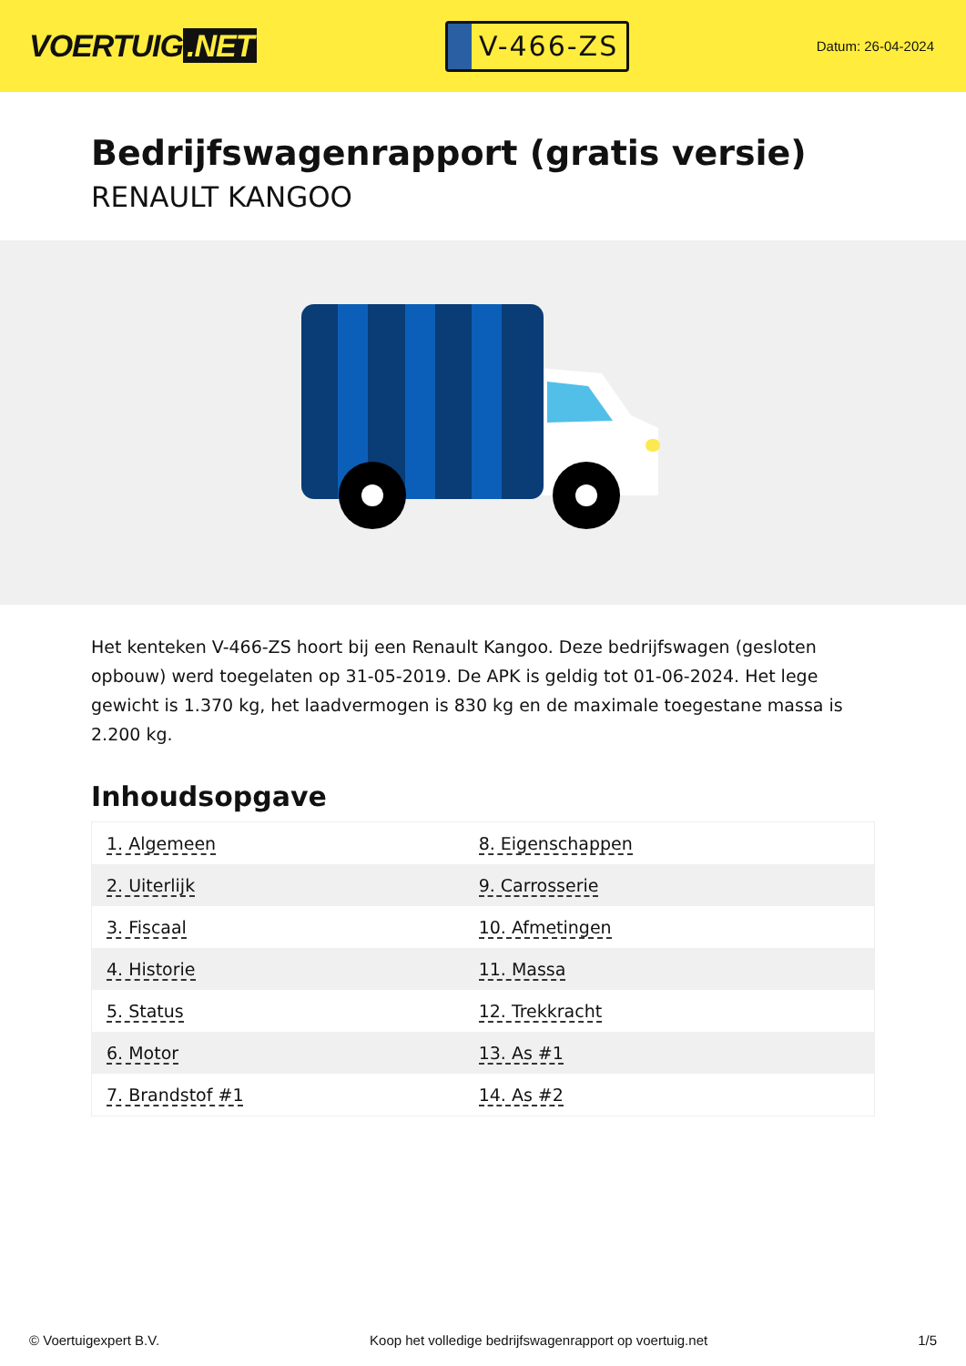VOERTUIG.NET
V-466-ZS
Datum: 26-04-2024
Bedrijfswagenrapport (gratis versie)
RENAULT KANGOO
Het kenteken V-466-ZS hoort bij een Renault Kangoo. Deze bedrijfswagen (gesloten opbouw) werd toegelaten op 31-05-2019. De APK is geldig tot 01-06-2024. Het lege gewicht is 1.370 kg, het laadvermogen is 830 kg en de maximale toegestane massa is 2.200 kg.
Inhoudsopgave
| 1. Algemeen | 8. Eigenschappen |
| 2. Uiterlijk | 9. Carrosserie |
| 3. Fiscaal | 10. Afmetingen |
| 4. Historie | 11. Massa |
| 5. Status | 12. Trekkracht |
| 6. Motor | 13. As #1 |
| 7. Brandstof #1 | 14. As #2 |
© Voertuigexpert B.V. Koop het volledige bedrijfswagenrapport op voertuig.net 1/5